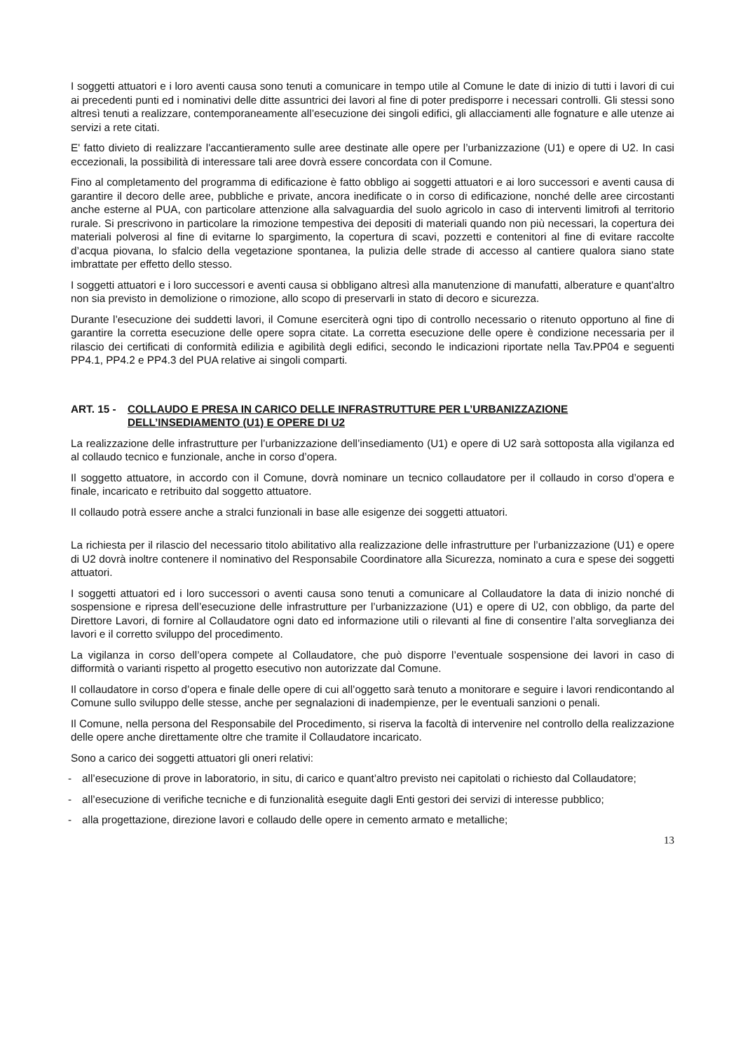I soggetti attuatori e i loro aventi causa sono tenuti a comunicare in tempo utile al Comune le date di inizio di tutti i lavori di cui ai precedenti punti ed i nominativi delle ditte assuntrici dei lavori al fine di poter predisporre i necessari controlli. Gli stessi sono altresì tenuti a realizzare, contemporaneamente all’esecuzione dei singoli edifici, gli allacciamenti alle fognature e alle utenze ai servizi a rete citati.
E' fatto divieto di realizzare l'accantieramento sulle aree destinate alle opere per l’urbanizzazione (U1) e opere di U2. In casi eccezionali, la possibilità di interessare tali aree dovrà essere concordata con il Comune.
Fino al completamento del programma di edificazione è fatto obbligo ai soggetti attuatori e ai loro successori e aventi causa di garantire il decoro delle aree, pubbliche e private, ancora inedificate o in corso di edificazione, nonché delle aree circostanti anche esterne al PUA, con particolare attenzione alla salvaguardia del suolo agricolo in caso di interventi limitrofi al territorio rurale. Si prescrivono in particolare la rimozione tempestiva dei depositi di materiali quando non più necessari, la copertura dei materiali polverosi al fine di evitarne lo spargimento, la copertura di scavi, pozzetti e contenitori al fine di evitare raccolte d’acqua piovana, lo sfalcio della vegetazione spontanea, la pulizia delle strade di accesso al cantiere qualora siano state imbrattate per effetto dello stesso.
I soggetti attuatori e i loro successori e aventi causa si obbligano altresì alla manutenzione di manufatti, alberature e quant'altro non sia previsto in demolizione o rimozione, allo scopo di preservarli in stato di decoro e sicurezza.
Durante l’esecuzione dei suddetti lavori, il Comune eserciterà ogni tipo di controllo necessario o ritenuto opportuno al fine di garantire la corretta esecuzione delle opere sopra citate. La corretta esecuzione delle opere è condizione necessaria per il rilascio dei certificati di conformità edilizia e agibilità degli edifici, secondo le indicazioni riportate nella Tav.PP04 e seguenti PP4.1, PP4.2 e PP4.3 del PUA relative ai singoli comparti.
ART. 15 - COLLAUDO E PRESA IN CARICO DELLE INFRASTRUTTURE PER L’URBANIZZAZIONE DELL’INSEDIAMENTO (U1) E OPERE DI U2
La realizzazione delle infrastrutture per l’urbanizzazione dell’insediamento (U1) e opere di U2 sarà sottoposta alla vigilanza ed al collaudo tecnico e funzionale, anche in corso d’opera.
Il soggetto attuatore, in accordo con il Comune, dovrà nominare un tecnico collaudatore per il collaudo in corso d’opera e finale, incaricato e retribuito dal soggetto attuatore.
Il collaudo potrà essere anche a stralci funzionali in base alle esigenze dei soggetti attuatori.
La richiesta per il rilascio del necessario titolo abilitativo alla realizzazione delle infrastrutture per l’urbanizzazione (U1) e opere di U2 dovrà inoltre contenere il nominativo del Responsabile Coordinatore alla Sicurezza, nominato a cura e spese dei soggetti attuatori.
I soggetti attuatori ed i loro successori o aventi causa sono tenuti a comunicare al Collaudatore la data di inizio nonché di sospensione e ripresa dell’esecuzione delle infrastrutture per l’urbanizzazione (U1) e opere di U2, con obbligo, da parte del Direttore Lavori, di fornire al Collaudatore ogni dato ed informazione utili o rilevanti al fine di consentire l’alta sorveglianza dei lavori e il corretto sviluppo del procedimento.
La vigilanza in corso dell’opera compete al Collaudatore, che può disporre l’eventuale sospensione dei lavori in caso di difformità o varianti rispetto al progetto esecutivo non autorizzate dal Comune.
Il collaudatore in corso d’opera e finale delle opere di cui all’oggetto sarà tenuto a monitorare e seguire i lavori rendicontando al Comune sullo sviluppo delle stesse, anche per segnalazioni di inadempienze, per le eventuali sanzioni o penali.
Il Comune, nella persona del Responsabile del Procedimento, si riserva la facoltà di intervenire nel controllo della realizzazione delle opere anche direttamente oltre che tramite il Collaudatore incaricato.
Sono a carico dei soggetti attuatori gli oneri relativi:
- all’esecuzione di prove in laboratorio, in situ, di carico e quant’altro previsto nei capitolati o richiesto dal Collaudatore;
- all’esecuzione di verifiche tecniche e di funzionalità eseguite dagli Enti gestori dei servizi di interesse pubblico;
- alla progettazione, direzione lavori e collaudo delle opere in cemento armato e metalliche;
13